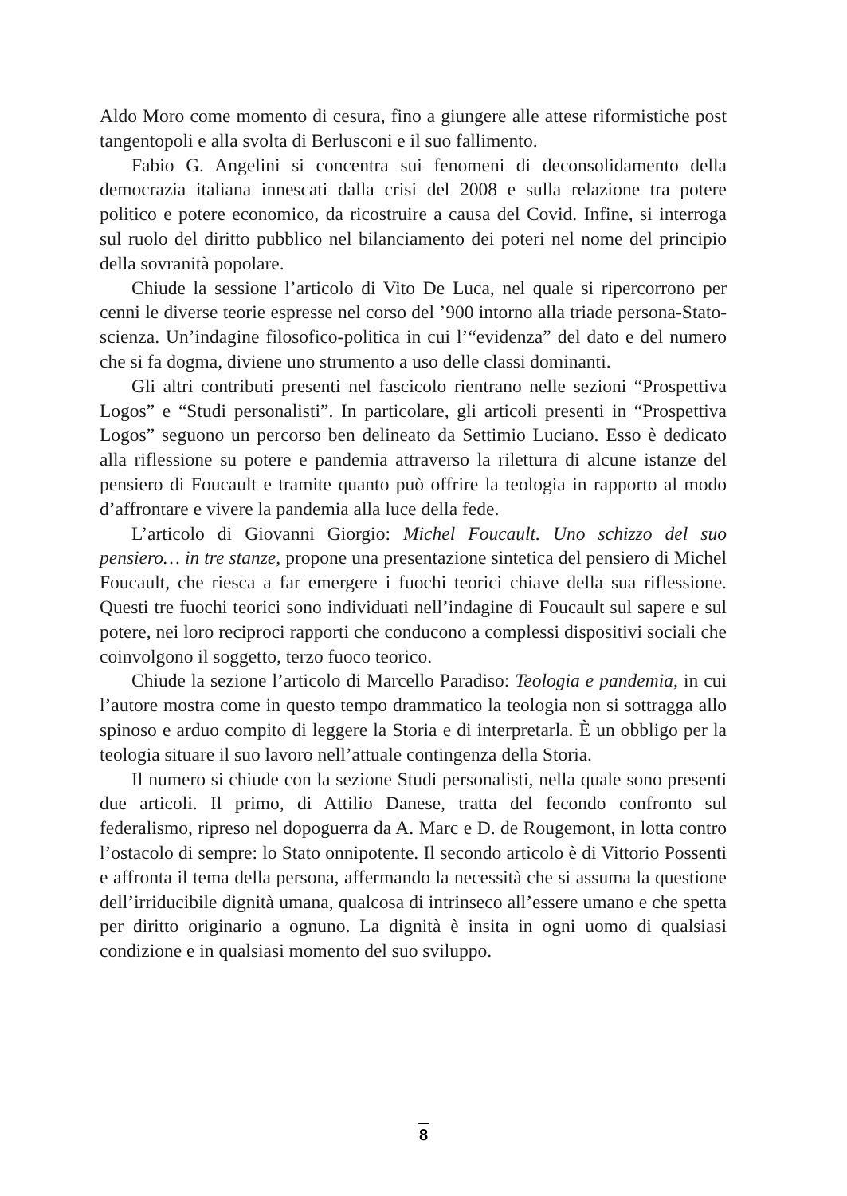Aldo Moro come momento di cesura, fino a giungere alle attese riformistiche post tangentopoli e alla svolta di Berlusconi e il suo fallimento.
Fabio G. Angelini si concentra sui fenomeni di deconsolidamento della democrazia italiana innescati dalla crisi del 2008 e sulla relazione tra potere politico e potere economico, da ricostruire a causa del Covid. Infine, si interroga sul ruolo del diritto pubblico nel bilanciamento dei poteri nel nome del principio della sovranità popolare.
Chiude la sessione l’articolo di Vito De Luca, nel quale si ripercorrono per cenni le diverse teorie espresse nel corso del ’900 intorno alla triade persona-Stato-scienza. Un’indagine filosofico-politica in cui l’“evidenza” del dato e del numero che si fa dogma, diviene uno strumento a uso delle classi dominanti.
Gli altri contributi presenti nel fascicolo rientrano nelle sezioni “Prospettiva Logos” e “Studi personalisti”. In particolare, gli articoli presenti in “Prospettiva Logos” seguono un percorso ben delineato da Settimio Luciano. Esso è dedicato alla riflessione su potere e pandemia attraverso la rilettura di alcune istanze del pensiero di Foucault e tramite quanto può offrire la teologia in rapporto al modo d’affrontare e vivere la pandemia alla luce della fede.
L’articolo di Giovanni Giorgio: Michel Foucault. Uno schizzo del suo pensiero… in tre stanze, propone una presentazione sintetica del pensiero di Michel Foucault, che riesca a far emergere i fuochi teorici chiave della sua riflessione. Questi tre fuochi teorici sono individuati nell’indagine di Foucault sul sapere e sul potere, nei loro reciproci rapporti che conducono a complessi dispositivi sociali che coinvolgono il soggetto, terzo fuoco teorico.
Chiude la sezione l’articolo di Marcello Paradiso: Teologia e pandemia, in cui l’autore mostra come in questo tempo drammatico la teologia non si sottragga allo spinoso e arduo compito di leggere la Storia e di interpretarla. È un obbligo per la teologia situare il suo lavoro nell’attuale contingenza della Storia.
Il numero si chiude con la sezione Studi personalisti, nella quale sono presenti due articoli. Il primo, di Attilio Danese, tratta del fecondo confronto sul federalismo, ripreso nel dopoguerra da A. Marc e D. de Rougemont, in lotta contro l’ostacolo di sempre: lo Stato onnipotente. Il secondo articolo è di Vittorio Possenti e affronta il tema della persona, affermando la necessità che si assuma la questione dell’irriducibile dignità umana, qualcosa di intrinseco all’essere umano e che spetta per diritto originario a ognuno. La dignità è insita in ogni uomo di qualsiasi condizione e in qualsiasi momento del suo sviluppo.
8